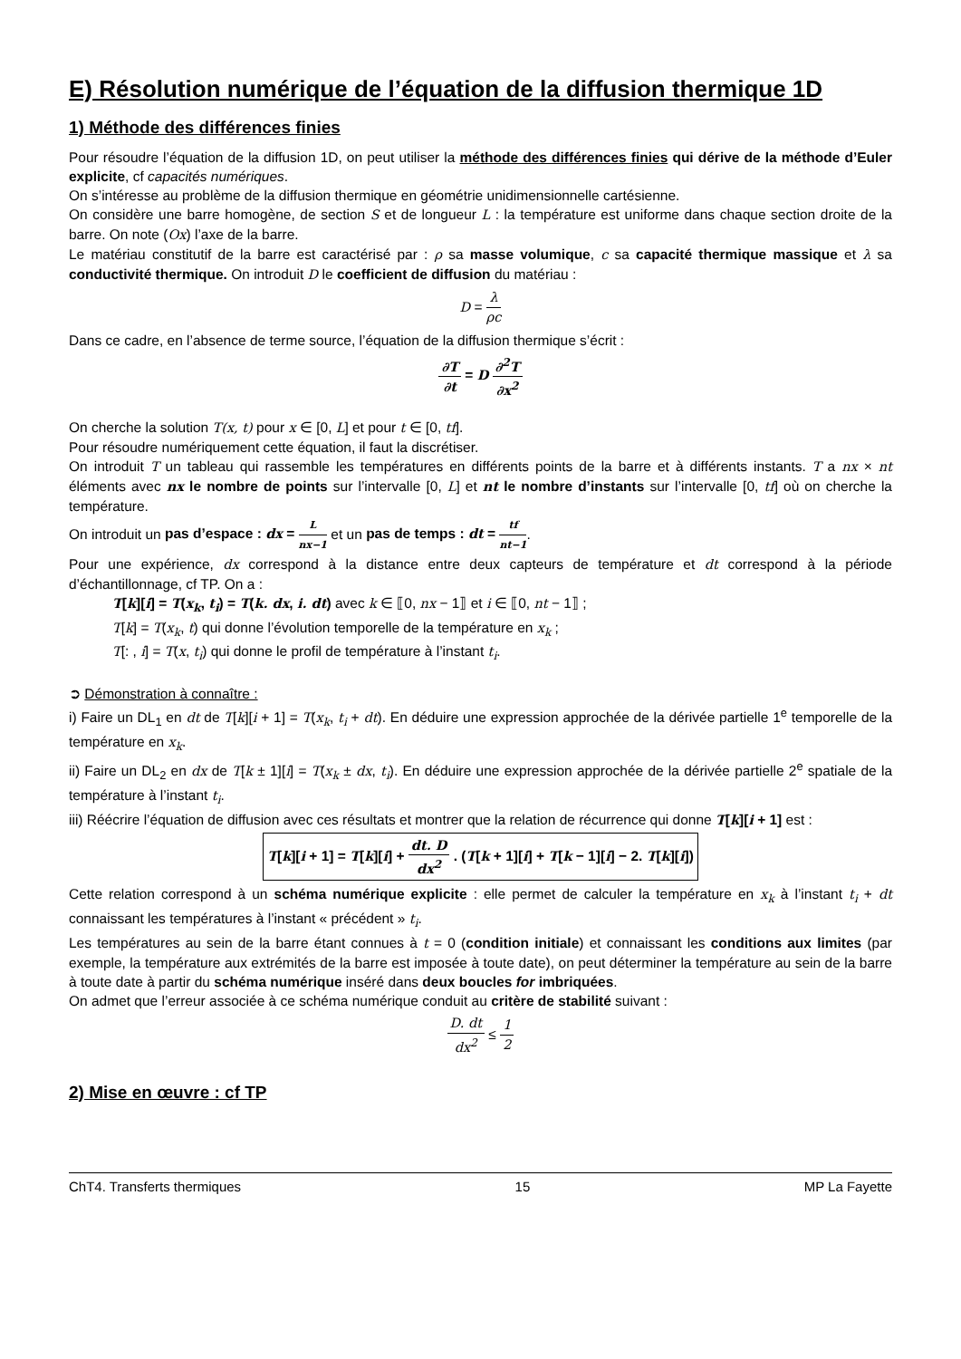E) Résolution numérique de l’équation de la diffusion thermique 1D
1) Méthode des différences finies
Pour résoudre l’équation de la diffusion 1D, on peut utiliser la méthode des différences finies qui dérive de la méthode d’Euler explicite, cf capacités numériques.
On s’intéresse au problème de la diffusion thermique en géométrie unidimensionnelle cartésienne.
On considère une barre homogène, de section S et de longueur L : la température est uniforme dans chaque section droite de la barre. On note (Ox) l’axe de la barre.
Le matériau constitutif de la barre est caractérisé par : ρ sa masse volumique, c sa capacité thermique massique et λ sa conductivité thermique. On introduit D le coefficient de diffusion du matériau :
D = λ ρc
Dans ce cadre, en l’absence de terme source, l’équation de la diffusion thermique s’écrit :
∂T ∂t = D ∂<sup>2</sup>T ∂x<sup>2</sup>
On cherche la solution T(x, t) pour x ∈ [0, L] et pour t ∈ [0, tf].
Pour résoudre numériquement cette équation, il faut la discrétiser.
On introduit T un tableau qui rassemble les températures en différents points de la barre et à différents instants. T a nx × nt éléments avec nx le nombre de points sur l’intervalle [0, L] et nt le nombre d’instants sur l’intervalle [0, tf] où on cherche la température.
On introduit un pas d’espace : dx = L nx−1 et un pas de temps : dt = tf nt−1.
Pour une expérience, dx correspond à la distance entre deux capteurs de température et dt correspond à la période d’échantillonnage, cf TP. On a :
T[k][i] = T(x<sub>k</sub>, t<sub>i</sub>) = T(k. dx, i. dt) avec k ∈ ⟦0, nx − 1⟧ et i ∈ ⟦0, nt − 1⟧ ;
T[k] = T(x<sub>k</sub>, t) qui donne l’évolution temporelle de la température en x<sub>k</sub> ;
T[: , i] = T(x, t<sub>i</sub>) qui donne le profil de température à l’instant t<sub>i</sub>.
➲ Démonstration à connaître :
i) Faire un DL<sub>1</sub> en dt de T[k][i + 1] = T(x<sub>k</sub>, t<sub>i</sub> + dt). En déduire une expression approchée de la dérivée partielle 1<sup>e</sup> temporelle de la température en x<sub>k</sub>.
ii) Faire un DL<sub>2</sub> en dx de T[k ± 1][i] = T(x<sub>k</sub> ± dx, t<sub>i</sub>). En déduire une expression approchée de la dérivée partielle 2<sup>e</sup> spatiale de la température à l’instant t<sub>i</sub>.
iii) Réécrire l’équation de diffusion avec ces résultats et montrer que la relation de récurrence qui donne T[k][i + 1] est :
T[k][i + 1] = T[k][i] + dt. D dx<sup>2</sup> . (T[k + 1][i] + T[k − 1][i] − 2. T[k][i])
Cette relation correspond à un schéma numérique explicite : elle permet de calculer la température en x<sub>k</sub> à l’instant t<sub>i</sub> + dt connaissant les températures à l’instant « précédent » t<sub>i</sub>.
Les températures au sein de la barre étant connues à t = 0 (condition initiale) et connaissant les conditions aux limites (par exemple, la température aux extrémités de la barre est imposée à toute date), on peut déterminer la température au sein de la barre à toute date à partir du schéma numérique inséré dans deux boucles for imbriquées.
On admet que l’erreur associée à ce schéma numérique conduit au critère de stabilité suivant :
D. dt dx<sup>2</sup> ≤ 1 2
2) Mise en œuvre : cf TP
ChT4. Transferts thermiques 15 MP La Fayette